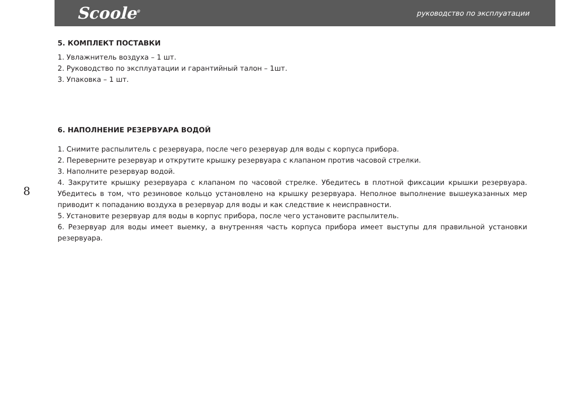Scoole<sup>®</sup>
руководство по эксплуатации
8
5. КОМПЛЕКТ ПОСТАВКИ
1. Увлажнитель воздуха – 1 шт.
2. Руководство по эксплуатации и гарантийный талон – 1шт.
3. Упаковка – 1 шт.
6. НАПОЛНЕНИЕ РЕЗЕРВУАРА ВОДОЙ
1. Снимите распылитель с резервуара, после чего резервуар для воды с корпуса прибора.
2. Переверните резервуар и открутите крышку резервуара с клапаном против часовой стрелки.
3. Наполните резервуар водой.
4. Закрутите крышку резервуара с клапаном по часовой стрелке. Убедитесь в плотной фиксации крышки резервуара. Убедитесь в том, что резиновое кольцо установлено на крышку резервуара. Неполное выполнение вышеуказанных мер приводит к попаданию воздуха в резервуар для воды и как следствие к неисправности.
5. Установите резервуар для воды в корпус прибора, после чего установите распылитель.
6. Резервуар для воды имеет выемку, а внутренняя часть корпуса прибора имеет выступы для правильной установки резервуара.